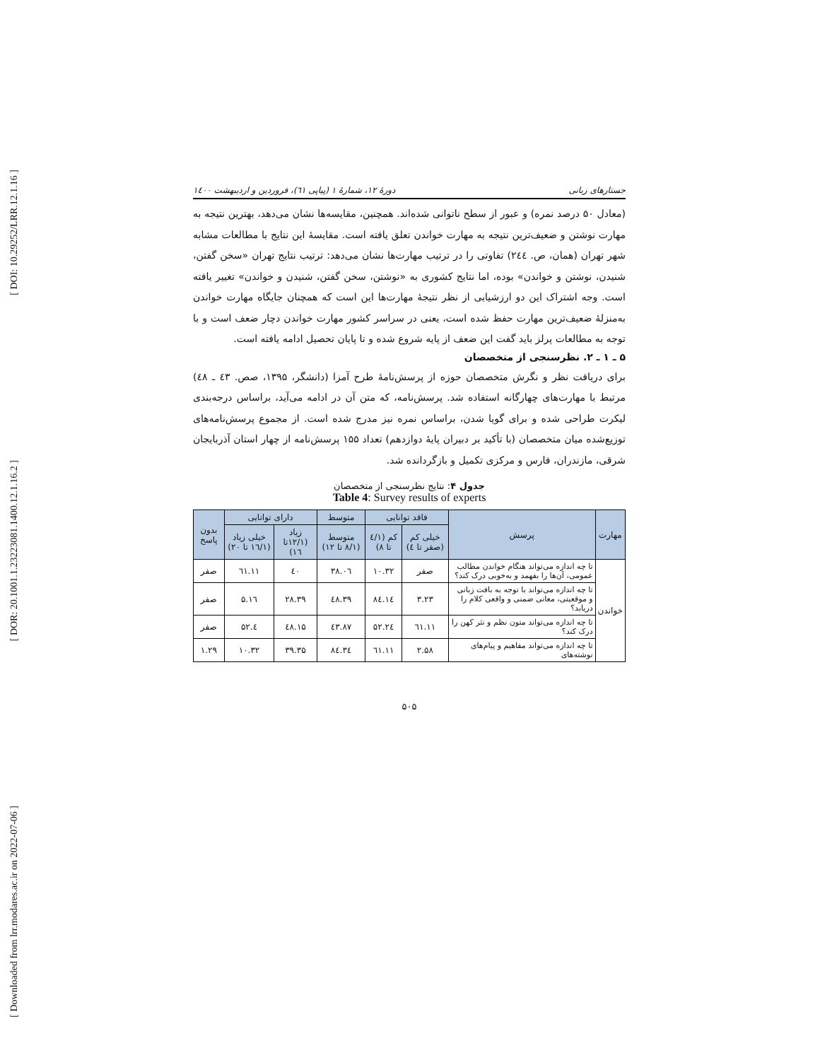[ DOI: 10.29252/LRR.12.1.16 ]
[ DOR: 20.1001.1.23223081.1400.12.1.16.2 ]
[ Downloaded from lrr.modares.ac.ir on 2022-07-06 ]
جستارهای زبانی دورهٔ ۱۲، شمارهٔ ۱ (پیاپی ٦۱)، فروردین و اردیبهشت ۱٤۰۰
(معادل ۵۰ درصد نمره) و عبور از سطح ناتوانی شده‌اند. همچنین، مقایسه‌ها نشان می‌دهد، بهترین نتیجه به مهارت نوشتن و ضعیف‌ترین نتیجه به مهارت خواندن تعلق یافته است. مقایسهٔ این نتایج با مطالعات مشابه شهر تهران (همان، ص. ۲٤٤) تفاوتی را در ترتیب مهارت‌ها نشان می‌دهد: ترتیب نتایج تهران «سخن گفتن، شنیدن، نوشتن و خواندن» بوده، اما نتایج کشوری به «نوشتن، سخن گفتن، شنیدن و خواندن» تغییر یافته است. وجه اشتراک این دو ارزشیابی از نظر نتیجهٔ مهارت‌ها این است که همچنان جایگاه مهارت خواندن به‌منزلهٔ ضعیف‌ترین مهارت حفظ شده است، یعنی در سراسر کشور مهارت خواندن دچار ضعف است و با توجه به مطالعات پرلز باید گفت این ضعف از پایه شروع شده و تا پایان تحصیل ادامه یافته است.
۵ ـ ۱ ـ ۲. نظرسنجی از متخصصان
برای دریافت نظر و نگرش متخصصان حوزه از پرسش‌نامهٔ طرح آمزا (دانشگر، ۱۳۹۵، صص. ٤۳ ـ ٤۸) مرتبط با مهارت‌های چهارگانه استفاده شد. پرسش‌نامه، که متن آن در ادامه می‌آید، براساس درجه‌بندی لیکرت طراحی شده و برای گویا شدن، براساس نمره نیز مدرج شده است. از مجموع پرسش‌نامه‌های توزیع‌شده میان متخصصان (با تأکید بر دبیران پایهٔ دوازدهم) تعداد ۱۵۵ پرسش‌نامه از چهار استان آذربایجان شرقی، مازندران، فارس و مرکزی تکمیل و بازگردانده شد.
جدول ۴: نتایج نظرسنجی از متخصصان
Table 4: Survey results of experts
| مهارت | پرسش | فاقد توانایی | | متوسط | دارای توانایی | | بدون پاسخ |
| --- | --- | --- | --- | --- | --- | --- | --- |
| | | خیلی کم (صفر تا ٤) | کم (٤/۱ تا ۸) | متوسط (۸/۱ تا ۱۲) | زیاد (۱۲/۱تا ۱٦) | خیلی زیاد (۱٦/۱ تا ۲۰) | |
| خواندن | تا چه اندازه می‌تواند هنگام خواندن مطالب عمومی، آن‌ها را بفهمد و به‌خوبی درک کند؟ | صفر | ۱۰.۳۲ | ۳۸.۰٦ | ٤۰ | ۱۱.٦۱ | صفر |
| | تا چه اندازه می‌تواند با توجه به بافت زبانی و موقعیتی، معانی ضمنی و واقعی کلام را دریابد؟ | ۳.۲۳ | ۱٤.۸٤ | ٤۸.۳۹ | ۲۸.۳۹ | ۵.۱٦ | صفر |
| | تا چه اندازه می‌تواند متون نظم و نثر کهن را درک کند؟ | ۱۱.٦۱ | ۲٤.۵۲ | ٤۳.۸۷ | ۱۵.٤۸ | ٤.۵۲ | صفر |
| | تا چه اندازه می‌تواند مفاهیم و پیام‌های نوشته‌های | ۲.۵۸ | ۱۱.٦۱ | ۳٤.۸٤ | ۳۹.۳۵ | ۱۰.۳۲ | ۱.۲۹ |
۵۰۵